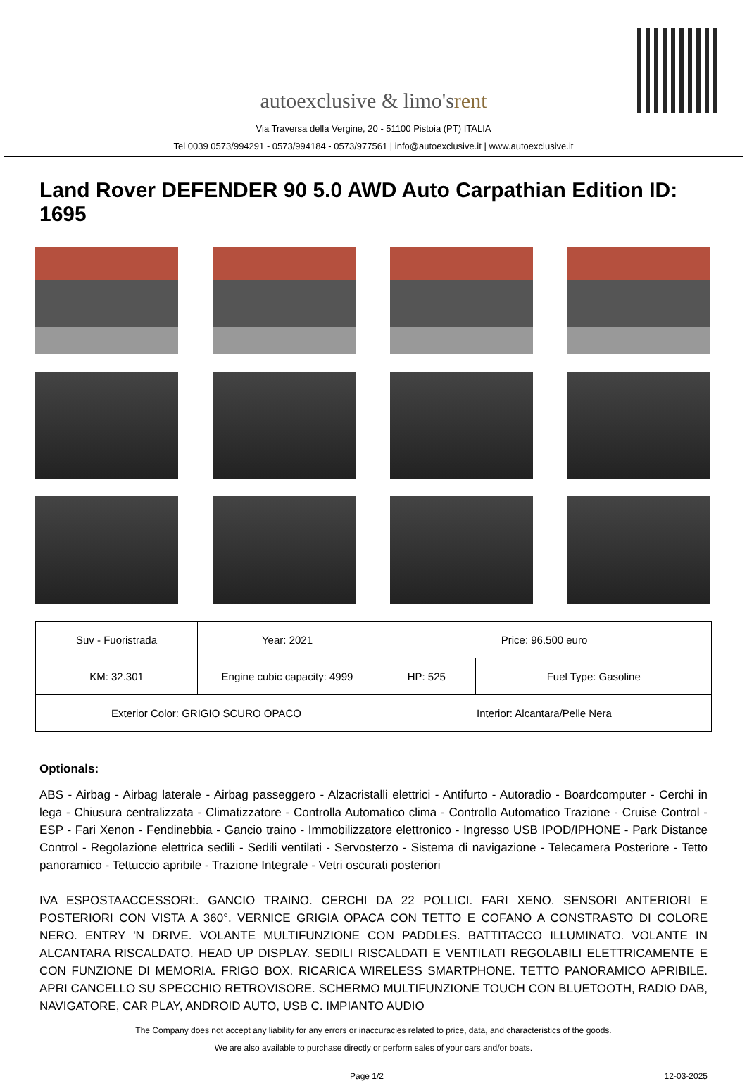autoexclusive & limo's rent
Via Traversa della Vergine, 20 - 51100 Pistoia (PT) ITALIA
Tel 0039 0573/994291 - 0573/994184 - 0573/977561 | info@autoexclusive.it | www.autoexclusive.it
Land Rover DEFENDER 90 5.0 AWD Auto Carpathian Edition ID: 1695
| Suv - Fuoristrada | Year: 2021 | Price: 96.500 euro | |
| KM: 32.301 | Engine cubic capacity: 4999 | HP: 525 | Fuel Type: Gasoline |
| Exterior Color: GRIGIO SCURO OPACO | | Interior: Alcantara/Pelle Nera | |
Optionals:
ABS - Airbag - Airbag laterale - Airbag passeggero - Alzacristalli elettrici - Antifurto - Autoradio - Boardcomputer - Cerchi in lega - Chiusura centralizzata - Climatizzatore - Controlla Automatico clima - Controllo Automatico Trazione - Cruise Control - ESP - Fari Xenon - Fendinebbia - Gancio traino - Immobilizzatore elettronico - Ingresso USB IPOD/IPHONE - Park Distance Control - Regolazione elettrica sedili - Sedili ventilati - Servosterzo - Sistema di navigazione - Telecamera Posteriore - Tetto panoramico - Tettuccio apribile - Trazione Integrale - Vetri oscurati posteriori
IVA ESPOSTAACCESSORI:. GANCIO TRAINO. CERCHI DA 22 POLLICI. FARI XENO. SENSORI ANTERIORI E POSTERIORI CON VISTA A 360°. VERNICE GRIGIA OPACA CON TETTO E COFANO A CONSTRASTO DI COLORE NERO. ENTRY 'N DRIVE. VOLANTE MULTIFUNZIONE CON PADDLES. BATTITACCO ILLUMINATO. VOLANTE IN ALCANTARA RISCALDATO. HEAD UP DISPLAY. SEDILI RISCALDATI E VENTILATI REGOLABILI ELETTRICAMENTE E CON FUNZIONE DI MEMORIA. FRIGO BOX. RICARICA WIRELESS SMARTPHONE. TETTO PANORAMICO APRIBILE. APRI CANCELLO SU SPECCHIO RETROVISORE. SCHERMO MULTIFUNZIONE TOUCH CON BLUETOOTH, RADIO DAB, NAVIGATORE, CAR PLAY, ANDROID AUTO, USB C. IMPIANTO AUDIO
The Company does not accept any liability for any errors or inaccuracies related to price, data, and characteristics of the goods.
We are also available to purchase directly or perform sales of your cars and/or boats.
Page 1/2 12-03-2025